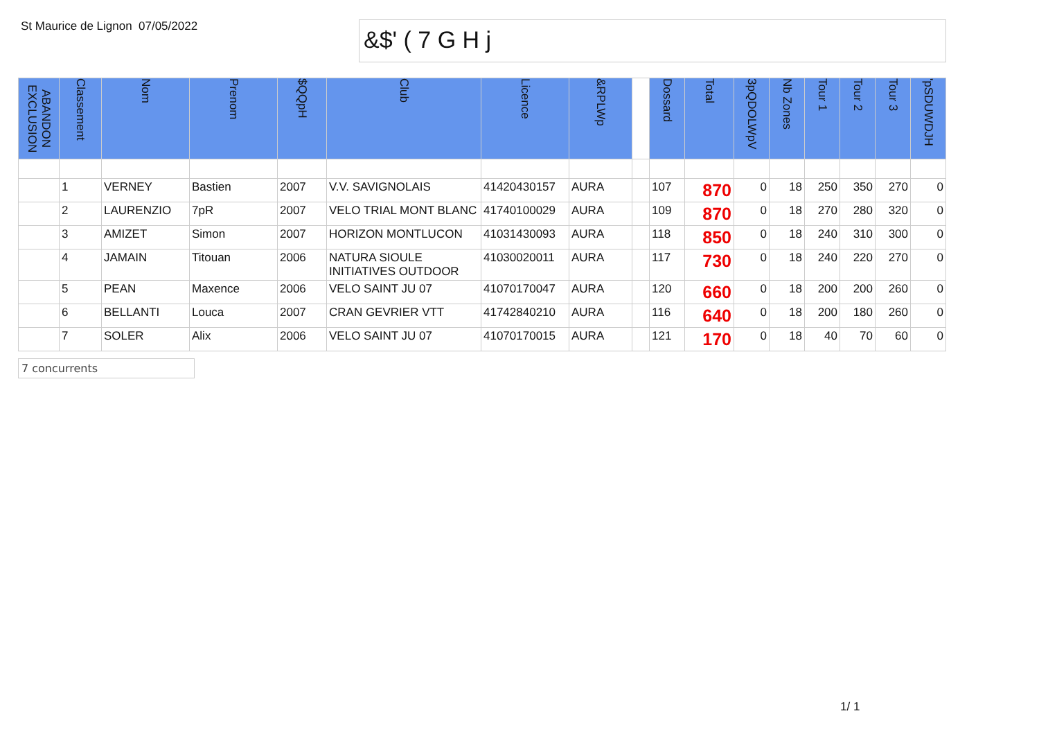St Maurice de Lignon
07/05/2022
&$' ( 7 G H j
| ABANDON EXCLUSION | Classement | Nom | Prenom | $QQpH | Club | Licence | &RPLWp | | Dossard | Total | 3pQDOLWpV | Nb Zones | Tour 1 | Tour 2 | Tour 3 | 'pSDUWDJH |
| --- | --- | --- | --- | --- | --- | --- | --- | --- | --- | --- | --- | --- | --- | --- | --- | --- |
| | 1 | VERNEY | Bastien | 2007 | V.V. SAVIGNOLAIS | 41420430157 | AURA | | 107 | 870 | 0 | 18 | 250 | 350 | 270 | 0 |
| | 2 | LAURENZIO | 7pR | 2007 | VELO TRIAL MONT BLANC | 41740100029 | AURA | | 109 | 870 | 0 | 18 | 270 | 280 | 320 | 0 |
| | 3 | AMIZET | Simon | 2007 | HORIZON MONTLUCON | 41031430093 | AURA | | 118 | 850 | 0 | 18 | 240 | 310 | 300 | 0 |
| | 4 | JAMAIN | Titouan | 2006 | NATURA SIOULE INITIATIVES OUTDOOR | 41030020011 | AURA | | 117 | 730 | 0 | 18 | 240 | 220 | 270 | 0 |
| | 5 | PEAN | Maxence | 2006 | VELO SAINT JU 07 | 41070170047 | AURA | | 120 | 660 | 0 | 18 | 200 | 200 | 260 | 0 |
| | 6 | BELLANTI | Louca | 2007 | CRAN GEVRIER VTT | 41742840210 | AURA | | 116 | 640 | 0 | 18 | 200 | 180 | 260 | 0 |
| | 7 | SOLER | Alix | 2006 | VELO SAINT JU 07 | 41070170015 | AURA | | 121 | 170 | 0 | 18 | 40 | 70 | 60 | 0 |
7 concurrents
1/ 1